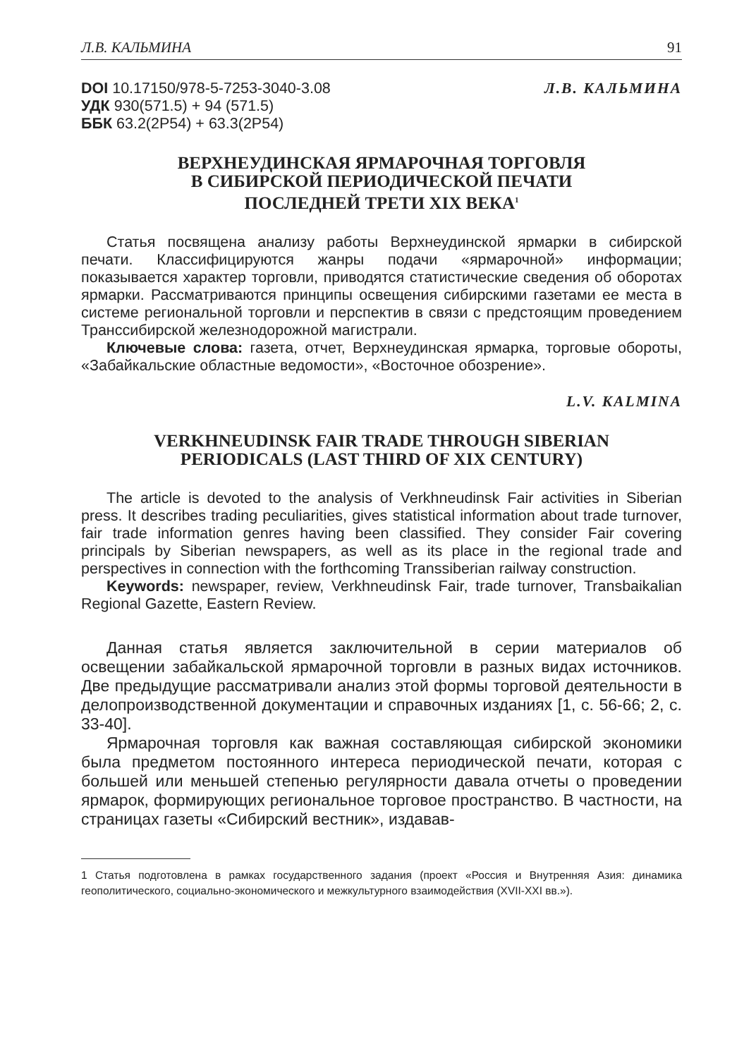Л.В. КАЛЬМИНА 91
DOI 10.17150/978-5-7253-3040-3.08
УДК 930(571.5) + 94 (571.5)
ББК 63.2(2Р54) + 63.3(2Р54)
Л.В. КАЛЬМИНА
ВЕРХНЕУДИНСКАЯ ЯРМАРОЧНАЯ ТОРГОВЛЯ
В СИБИРСКОЙ ПЕРИОДИЧЕСКОЙ ПЕЧАТИ
ПОСЛЕДНЕЙ ТРЕТИ XIX ВЕКА<sup>1</sup>
Статья посвящена анализу работы Верхнеудинской ярмарки в сибирской печати. Классифицируются жанры подачи «ярмарочной» информации; показывается характер торговли, приводятся статистические сведения об оборотах ярмарки. Рассматриваются принципы освещения сибирскими газетами ее места в системе региональной торговли и перспектив в связи с предстоящим проведением Транссибирской железнодорожной магистрали.
Ключевые слова: газета, отчет, Верхнеудинская ярмарка, торговые обороты, «Забайкальские областные ведомости», «Восточное обозрение».
L.V. KALMINA
VERKHNEUDINSK FAIR TRADE THROUGH SIBERIAN
PERIODICALS (LAST THIRD OF XIX CENTURY)
The article is devoted to the analysis of Verkhneudinsk Fair activities in Siberian press. It describes trading peculiarities, gives statistical information about trade turnover, fair trade information genres having been classified. They consider Fair covering principals by Siberian newspapers, as well as its place in the regional trade and perspectives in connection with the forthcoming Transsiberian railway construction.
Keywords: newspaper, review, Verkhneudinsk Fair, trade turnover, Transbaikalian Regional Gazette, Eastern Review.
Данная статья является заключительной в серии материалов об освещении забайкальской ярмарочной торговли в разных видах источников. Две предыдущие рассматривали анализ этой формы торговой деятельности в делопроизводственной документации и справочных изданиях [1, с. 56-66; 2, с. 33-40].
Ярмарочная торговля как важная составляющая сибирской экономики была предметом постоянного интереса периодической печати, которая с большей или меньшей степенью регулярности давала отчеты о проведении ярмарок, формирующих региональное торговое пространство. В частности, на страницах газеты «Сибирский вестник», издавав-
1 Статья подготовлена в рамках государственного задания (проект «Россия и Внутренняя Азия: динамика геополитического, социально-экономического и межкультурного взаимодействия (XVII-XXI вв.»).